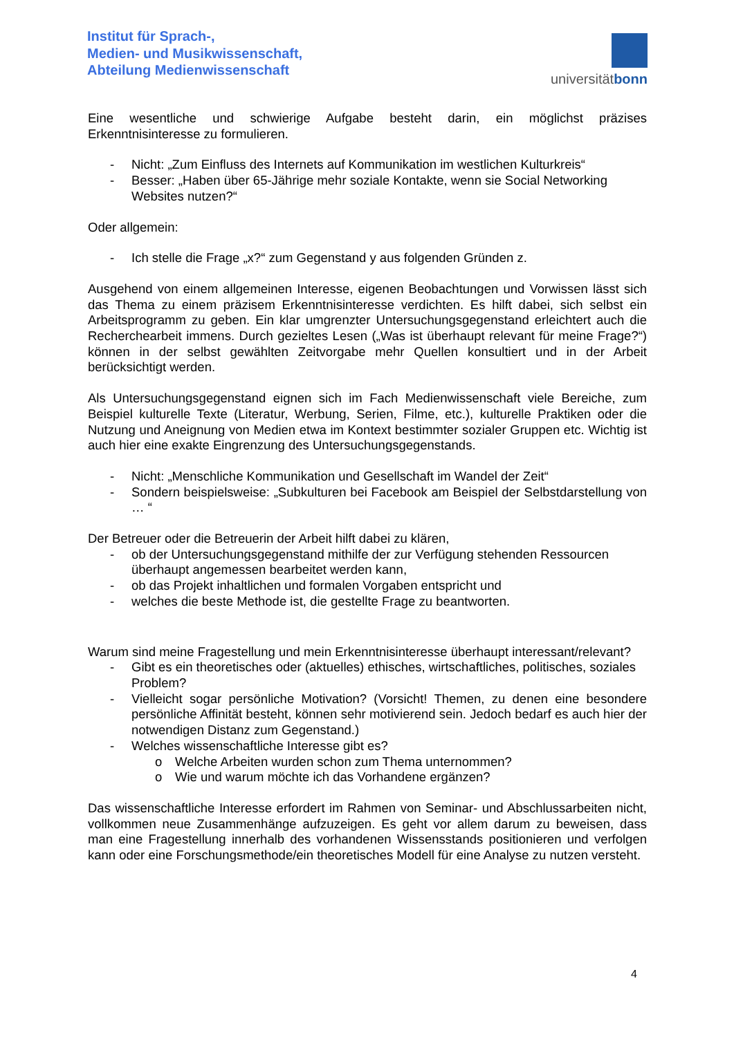Institut für Sprach-,
Medien- und Musikwissenschaft,
Abteilung Medienwissenschaft
universitätbonn
Eine wesentliche und schwierige Aufgabe besteht darin, ein möglichst präzises Erkenntnisinteresse zu formulieren.
- Nicht: „Zum Einfluss des Internets auf Kommunikation im westlichen Kulturkreis“
- Besser: „Haben über 65-Jährige mehr soziale Kontakte, wenn sie Social Networking Websites nutzen?“
Oder allgemein:
- Ich stelle die Frage „x?“ zum Gegenstand y aus folgenden Gründen z.
Ausgehend von einem allgemeinen Interesse, eigenen Beobachtungen und Vorwissen lässt sich das Thema zu einem präzisem Erkenntnisinteresse verdichten. Es hilft dabei, sich selbst ein Arbeitsprogramm zu geben. Ein klar umgrenzter Untersuchungsgegenstand erleichtert auch die Recherchearbeit immens. Durch gezieltes Lesen („Was ist überhaupt relevant für meine Frage?“) können in der selbst gewählten Zeitvorgabe mehr Quellen konsultiert und in der Arbeit berücksichtigt werden.
Als Untersuchungsgegenstand eignen sich im Fach Medienwissenschaft viele Bereiche, zum Beispiel kulturelle Texte (Literatur, Werbung, Serien, Filme, etc.), kulturelle Praktiken oder die Nutzung und Aneignung von Medien etwa im Kontext bestimmter sozialer Gruppen etc. Wichtig ist auch hier eine exakte Eingrenzung des Untersuchungsgegenstands.
- Nicht: „Menschliche Kommunikation und Gesellschaft im Wandel der Zeit“
- Sondern beispielsweise: „Subkulturen bei Facebook am Beispiel der Selbstdarstellung von … “
Der Betreuer oder die Betreuerin der Arbeit hilft dabei zu klären,
- ob der Untersuchungsgegenstand mithilfe der zur Verfügung stehenden Ressourcen überhaupt angemessen bearbeitet werden kann,
- ob das Projekt inhaltlichen und formalen Vorgaben entspricht und
- welches die beste Methode ist, die gestellte Frage zu beantworten.
Warum sind meine Fragestellung und mein Erkenntnisinteresse überhaupt interessant/relevant?
- Gibt es ein theoretisches oder (aktuelles) ethisches, wirtschaftliches, politisches, soziales Problem?
- Vielleicht sogar persönliche Motivation? (Vorsicht! Themen, zu denen eine besondere persönliche Affinität besteht, können sehr motivierend sein. Jedoch bedarf es auch hier der notwendigen Distanz zum Gegenstand.)
- Welches wissenschaftliche Interesse gibt es?
o Welche Arbeiten wurden schon zum Thema unternommen?
o Wie und warum möchte ich das Vorhandene ergänzen?
Das wissenschaftliche Interesse erfordert im Rahmen von Seminar- und Abschlussarbeiten nicht, vollkommen neue Zusammenhänge aufzuzeigen. Es geht vor allem darum zu beweisen, dass man eine Fragestellung innerhalb des vorhandenen Wissensstands positionieren und verfolgen kann oder eine Forschungsmethode/ein theoretisches Modell für eine Analyse zu nutzen versteht.
4